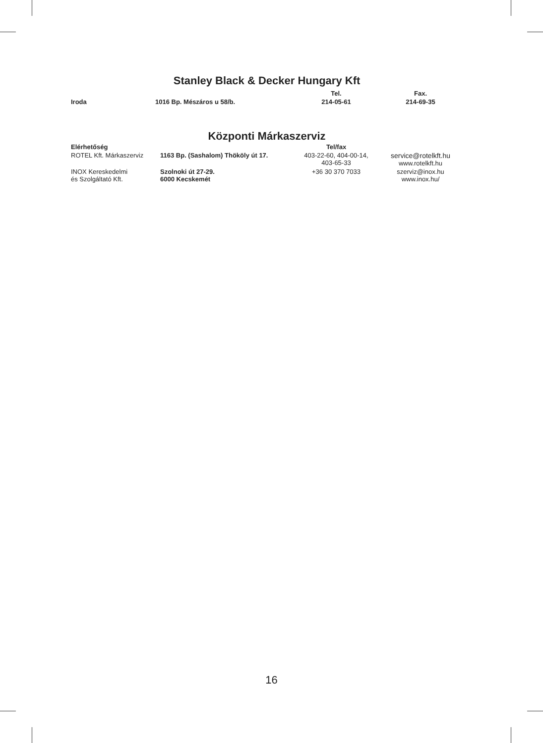Stanley Black & Decker Hungary Kft
| | | Tel. | Fax. |
| --- | --- | --- | --- |
| Iroda | 1016 Bp. Mészáros u 58/b. | 214-05-61 | 214-69-35 |
Központi Márkaszerviz
| Elérhetőség | | Tel/fax | |
| --- | --- | --- | --- |
| ROTEL Kft. Márkaszerviz | 1163 Bp. (Sashalom) Thököly út 17. | 403-22-60, 404-00-14, 403-65-33 | service@rotelkft.hu www.rotelkft.hu |
| INOX Kereskedelmi és Szolgáltató Kft. | Szolnoki út 27-29. 6000 Kecskemét | +36 30 370 7033 | szerviz@inox.hu www.inox.hu/ |
16